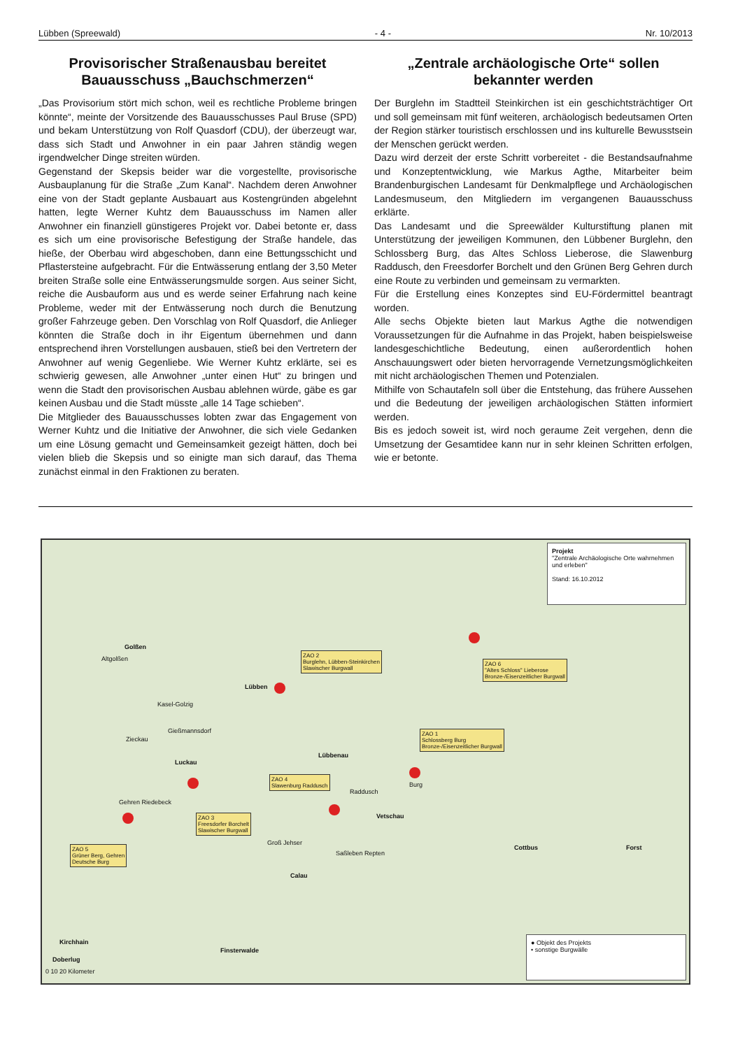Lübben (Spreewald) - 4 - Nr. 10/2013
Provisorischer Straßenausbau bereitet Bauausschuss „Bauchschmerzen“
„Das Provisorium stört mich schon, weil es rechtliche Probleme bringen könnte“, meinte der Vorsitzende des Bauausschusses Paul Bruse (SPD) und bekam Unterstützung von Rolf Quasdorf (CDU), der überzeugt war, dass sich Stadt und Anwohner in ein paar Jahren ständig wegen irgendwelcher Dinge streiten würden.
Gegenstand der Skepsis beider war die vorgestellte, provisorische Ausbauplanung für die Straße „Zum Kanal“. Nachdem deren Anwohner eine von der Stadt geplante Ausbauart aus Kostengründen abgelehnt hatten, legte Werner Kuhtz dem Bauausschuss im Namen aller Anwohner ein finanziell günstigeres Projekt vor. Dabei betonte er, dass es sich um eine provisorische Befestigung der Straße handele, das hieße, der Oberbau wird abgeschoben, dann eine Bettungsschicht und Pflastersteine aufgebracht. Für die Entwässerung entlang der 3,50 Meter breiten Straße solle eine Entwässerungsmulde sorgen. Aus seiner Sicht, reiche die Ausbauform aus und es werde seiner Erfahrung nach keine Probleme, weder mit der Entwässerung noch durch die Benutzung großer Fahrzeuge geben. Den Vorschlag von Rolf Quasdorf, die Anlieger könnten die Straße doch in ihr Eigentum übernehmen und dann entsprechend ihren Vorstellungen ausbauen, stieß bei den Vertretern der Anwohner auf wenig Gegenliebe. Wie Werner Kuhtz erklärte, sei es schwierig gewesen, alle Anwohner „unter einen Hut“ zu bringen und wenn die Stadt den provisorischen Ausbau ablehnen würde, gäbe es gar keinen Ausbau und die Stadt müsste „alle 14 Tage schieben“.
Die Mitglieder des Bauausschusses lobten zwar das Engagement von Werner Kuhtz und die Initiative der Anwohner, die sich viele Gedanken um eine Lösung gemacht und Gemeinsamkeit gezeigt hätten, doch bei vielen blieb die Skepsis und so einigte man sich darauf, das Thema zunächst einmal in den Fraktionen zu beraten.
„Zentrale archäologische Orte“ sollen bekannter werden
Der Burglehn im Stadtteil Steinkirchen ist ein geschichtsträchtiger Ort und soll gemeinsam mit fünf weiteren, archäologisch bedeutsamen Orten der Region stärker touristisch erschlossen und ins kulturelle Bewusstsein der Menschen gerückt werden.
Dazu wird derzeit der erste Schritt vorbereitet - die Bestandsaufnahme und Konzeptentwicklung, wie Markus Agthe, Mitarbeiter beim Brandenburgischen Landesamt für Denkmalpflege und Archäologischen Landesmuseum, den Mitgliedern im vergangenen Bauausschuss erklärte.
Das Landesamt und die Spreewälder Kulturstiftung planen mit Unterstützung der jeweiligen Kommunen, den Lübbener Burglehn, den Schlossberg Burg, das Altes Schloss Lieberose, die Slawenburg Raddusch, den Freesdorfer Borchelt und den Grünen Berg Gehren durch eine Route zu verbinden und gemeinsam zu vermarkten.
Für die Erstellung eines Konzeptes sind EU-Fördermittel beantragt worden.
Alle sechs Objekte bieten laut Markus Agthe die notwendigen Voraussetzungen für die Aufnahme in das Projekt, haben beispielsweise landesgeschichtliche Bedeutung, einen außerordentlich hohen Anschauungswert oder bieten hervorragende Vernetzungsmöglichkeiten mit nicht archäologischen Themen und Potenzialen.
Mithilfe von Schautafeln soll über die Entstehung, das frühere Aussehen und die Bedeutung der jeweiligen archäologischen Stätten informiert werden.
Bis es jedoch soweit ist, wird noch geraume Zeit vergehen, denn die Umsetzung der Gesamtidee kann nur in sehr kleinen Schritten erfolgen, wie er betonte.
Projekt
"Zentrale Archäologische Orte wahrnehmen und erleben"
Stand: 16.10.2012
Golßen
Altgolßen
ZAO 2
Burglehn, Lübben-Steinkirchen
Slawischer Burgwall
ZAO 6
"Altes Schloss" Lieberose
Bronze-/Eisenzeitlicher Burgwall
Lübben
Kasel-Golzig
Gießmannsdorf
Zieckau
ZAO 1
Schlossberg Burg
Bronze-/Eisenzeitlicher Burgwall
Lübbenau
Luckau
Burg
ZAO 4
Slawenburg Raddusch
Raddusch
Gehren Riedebeck
ZAO 3
Freesdorfer Borchelt
Slawischer Burgwall
Vetschau
Groß Jehser
ZAO 5
Grüner Berg, Gehren
Deutsche Burg
Saßleben Repten
Cottbus Forst
Calau
Kirchhain
Finsterwalde
Doberlug
0 10 20 Kilometer
● Objekt des Projekts
• sonstige Burgwälle